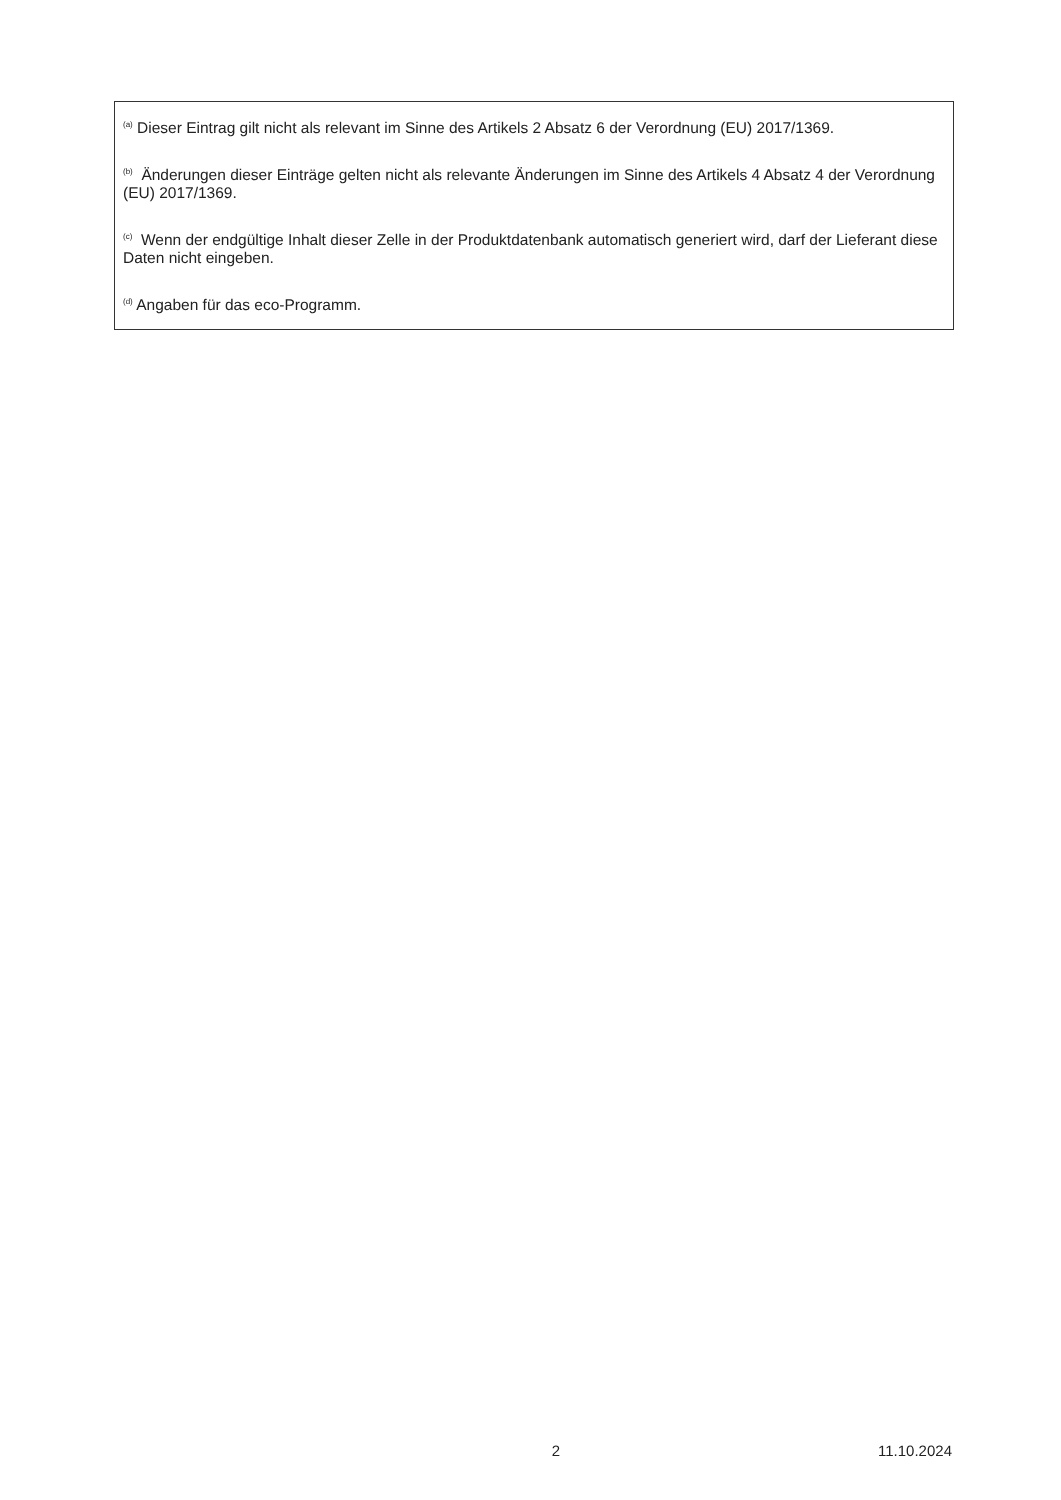<sup>(a)</sup> Dieser Eintrag gilt nicht als relevant im Sinne des Artikels 2 Absatz 6 der Verordnung (EU) 2017/1369.
<sup>(b)</sup> Änderungen dieser Einträge gelten nicht als relevante Änderungen im Sinne des Artikels 4 Absatz 4 der Verordnung (EU) 2017/1369.
<sup>(c)</sup> Wenn der endgültige Inhalt dieser Zelle in der Produktdatenbank automatisch generiert wird, darf der Lieferant diese Daten nicht eingeben.
<sup>(d)</sup> Angaben für das eco-Programm.
2 11.10.2024